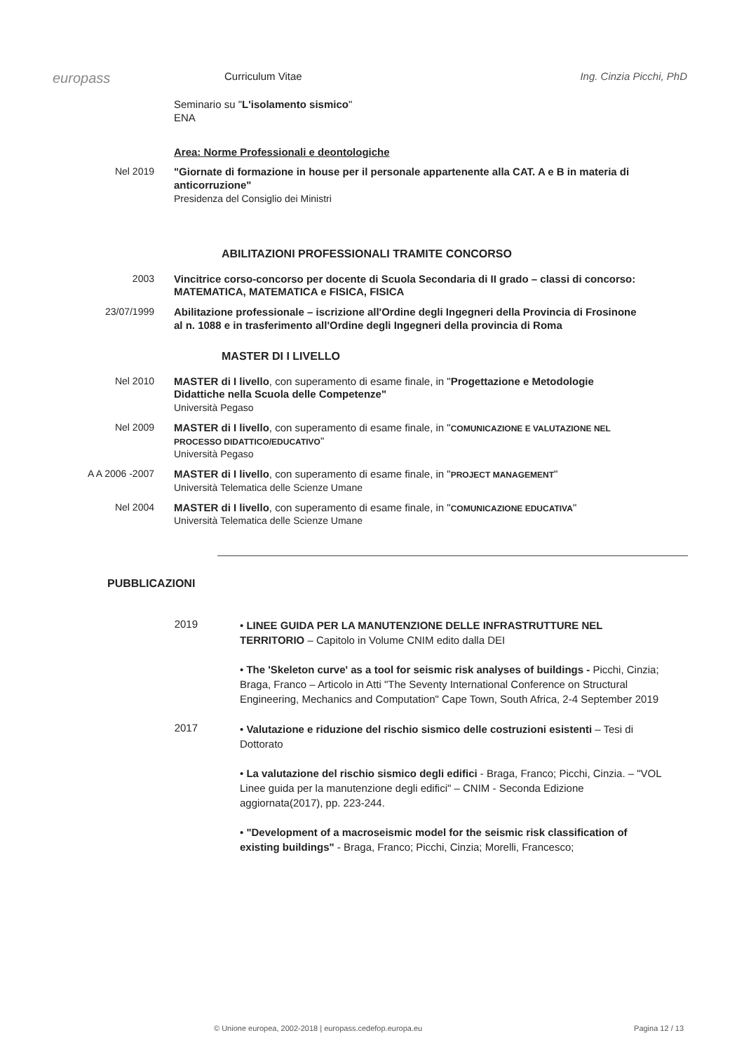europass
Curriculum Vitae Ing. Cinzia Picchi, PhD
Seminario su "L'isolamento sismico"
ENA
Area: Norme Professionali e deontologiche
Nel 2019
"Giornate di formazione in house per il personale appartenente alla CAT. A e B in materia di anticorruzione"
Presidenza del Consiglio dei Ministri
ABILITAZIONI PROFESSIONALI TRAMITE CONCORSO
2003
Vincitrice corso-concorso per docente di Scuola Secondaria di II grado – classi di concorso: MATEMATICA, MATEMATICA e FISICA, FISICA
23/07/1999
Abilitazione professionale – iscrizione all'Ordine degli Ingegneri della Provincia di Frosinone al n. 1088 e in trasferimento all'Ordine degli Ingegneri della provincia di Roma
MASTER DI I LIVELLO
Nel 2010
MASTER di I livello, con superamento di esame finale, in "Progettazione e Metodologie Didattiche nella Scuola delle Competenze"
Università Pegaso
Nel 2009
MASTER di I livello, con superamento di esame finale, in "COMUNICAZIONE E VALUTAZIONE NEL PROCESSO DIDATTICO/EDUCATIVO"
Università Pegaso
A A 2006 -2007
MASTER di I livello, con superamento di esame finale, in "PROJECT MANAGEMENT"
Università Telematica delle Scienze Umane
Nel 2004
MASTER di I livello, con superamento di esame finale, in "COMUNICAZIONE EDUCATIVA"
Università Telematica delle Scienze Umane
PUBBLICAZIONI
2019
• LINEE GUIDA PER LA MANUTENZIONE DELLE INFRASTRUTTURE NEL TERRITORIO – Capitolo in Volume CNIM edito dalla DEI
• The 'Skeleton curve' as a tool for seismic risk analyses of buildings - Picchi, Cinzia; Braga, Franco – Articolo in Atti "The Seventy International Conference on Structural Engineering, Mechanics and Computation" Cape Town, South Africa, 2-4 September 2019
2017
• Valutazione e riduzione del rischio sismico delle costruzioni esistenti – Tesi di Dottorato
• La valutazione del rischio sismico degli edifici - Braga, Franco; Picchi, Cinzia. – "VOL Linee guida per la manutenzione degli edifici" – CNIM - Seconda Edizione aggiornata(2017), pp. 223-244.
• "Development of a macroseismic model for the seismic risk classification of existing buildings" - Braga, Franco; Picchi, Cinzia; Morelli, Francesco;
© Unione europea, 2002-2018 | europass.cedefop.europa.eu Pagina 12 / 13